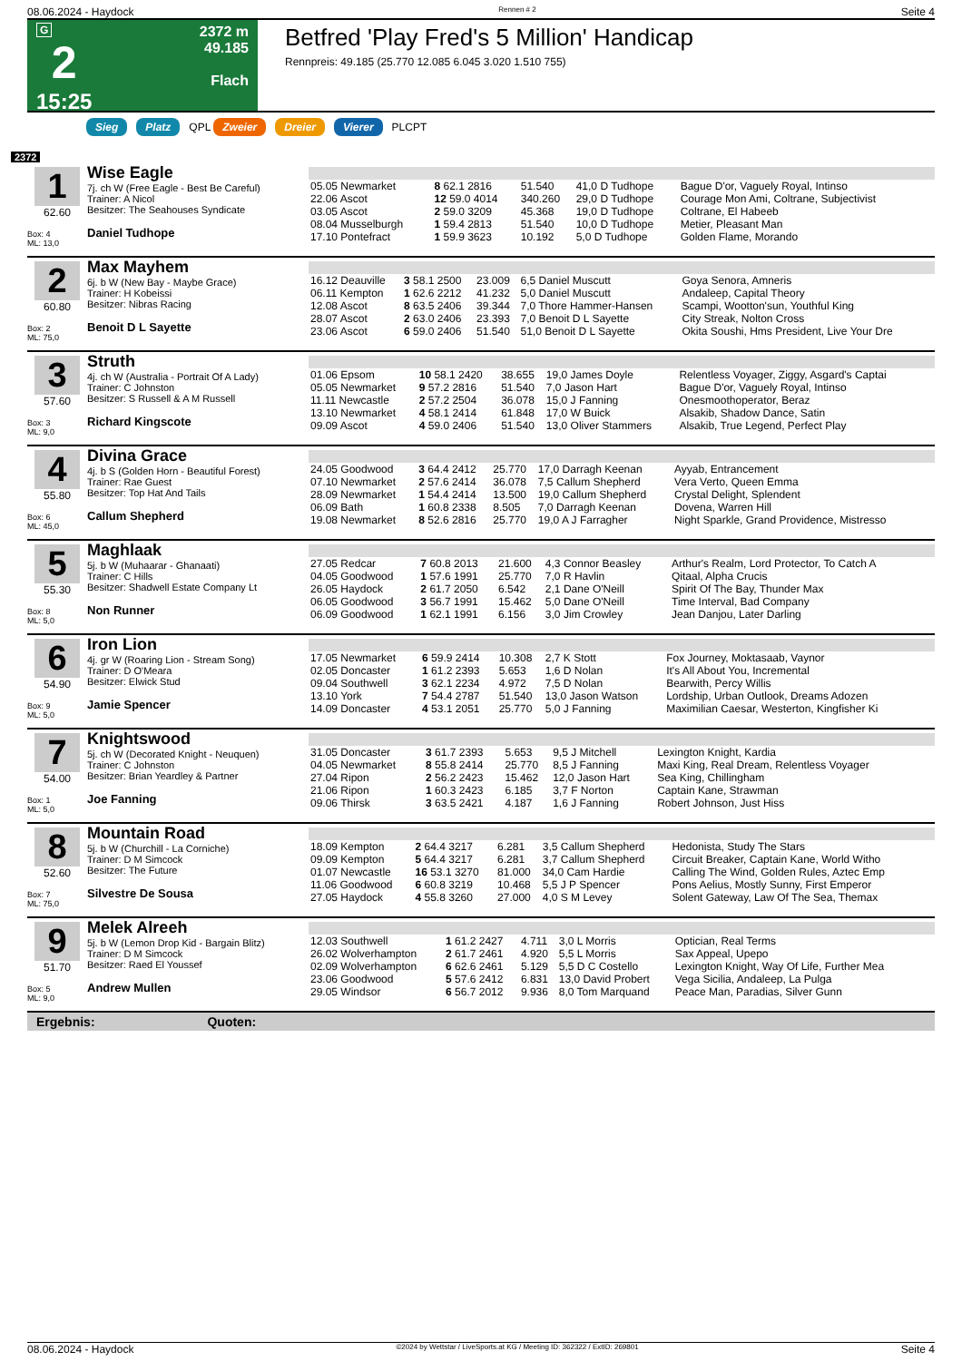08.06.2024 - Haydock Rennen # 2 Seite 4
G
2
15:25
2372 m
49.185
Flach
Betfred 'Play Fred's 5 Million' Handicap
Rennpreis: 49.185 (25.770 12.085 6.045 3.020 1.510 755)
Sieg Platz QPL Zweier Dreier Vierer PLCPT
2372
1
62.60
Box: 4
ML: 13,0
Wise Eagle
7j. ch W (Free Eagle - Best Be Careful)
Trainer: A Nicol
Besitzer: The Seahouses Syndicate
Daniel Tudhope
| 05.05 Newmarket | 8 62.1 2816 | 51.540 | 41,0 D Tudhope | Bague D'or, Vaguely Royal, Intinso |
| 22.06 Ascot | 12 59.0 4014 | 340.260 | 29,0 D Tudhope | Courage Mon Ami, Coltrane, Subjectivist |
| 03.05 Ascot | 2 59.0 3209 | 45.368 | 19,0 D Tudhope | Coltrane, El Habeeb |
| 08.04 Musselburgh | 1 59.4 2813 | 51.540 | 10,0 D Tudhope | Metier, Pleasant Man |
| 17.10 Pontefract | 1 59.9 3623 | 10.192 | 5,0 D Tudhope | Golden Flame, Morando |
2
60.80
Box: 2
ML: 75,0
Max Mayhem
6j. b W (New Bay - Maybe Grace)
Trainer: H Kobeissi
Besitzer: Nibras Racing
Benoit D L Sayette
| 16.12 Deauville | 3 58.1 2500 | 23.009 | 6,5 Daniel Muscutt | Goya Senora, Amneris |
| 06.11 Kempton | 1 62.6 2212 | 41.232 | 5,0 Daniel Muscutt | Andaleep, Capital Theory |
| 12.08 Ascot | 8 63.5 2406 | 39.344 | 7,0 Thore Hammer-Hansen | Scampi, Wootton'sun, Youthful King |
| 28.07 Ascot | 2 63.0 2406 | 23.393 | 7,0 Benoit D L Sayette | City Streak, Nolton Cross |
| 23.06 Ascot | 6 59.0 2406 | 51.540 | 51,0 Benoit D L Sayette | Okita Soushi, Hms President, Live Your Dre |
3
57.60
Box: 3
ML: 9,0
Struth
4j. ch W (Australia - Portrait Of A Lady)
Trainer: C Johnston
Besitzer: S Russell & A M Russell
Richard Kingscote
| 01.06 Epsom | 10 58.1 2420 | 38.655 | 19,0 James Doyle | Relentless Voyager, Ziggy, Asgard's Captai |
| 05.05 Newmarket | 9 57.2 2816 | 51.540 | 7,0 Jason Hart | Bague D'or, Vaguely Royal, Intinso |
| 11.11 Newcastle | 2 57.2 2504 | 36.078 | 15,0 J Fanning | Onesmoothoperator, Beraz |
| 13.10 Newmarket | 4 58.1 2414 | 61.848 | 17,0 W Buick | Alsakib, Shadow Dance, Satin |
| 09.09 Ascot | 4 59.0 2406 | 51.540 | 13,0 Oliver Stammers | Alsakib, True Legend, Perfect Play |
4
55.80
Box: 6
ML: 45,0
Divina Grace
4j. b S (Golden Horn - Beautiful Forest)
Trainer: Rae Guest
Besitzer: Top Hat And Tails
Callum Shepherd
| 24.05 Goodwood | 3 64.4 2412 | 25.770 | 17,0 Darragh Keenan | Ayyab, Entrancement |
| 07.10 Newmarket | 2 57.6 2414 | 36.078 | 7,5 Callum Shepherd | Vera Verto, Queen Emma |
| 28.09 Newmarket | 1 54.4 2414 | 13.500 | 19,0 Callum Shepherd | Crystal Delight, Splendent |
| 06.09 Bath | 1 60.8 2338 | 8.505 | 7,0 Darragh Keenan | Dovena, Warren Hill |
| 19.08 Newmarket | 8 52.6 2816 | 25.770 | 19,0 A J Farragher | Night Sparkle, Grand Providence, Mistresso |
5
55.30
Box: 8
ML: 5,0
Maghlaak
5j. b W (Muhaarar - Ghanaati)
Trainer: C Hills
Besitzer: Shadwell Estate Company Lt
Non Runner
| 27.05 Redcar | 7 60.8 2013 | 21.600 | 4,3 Connor Beasley | Arthur's Realm, Lord Protector, To Catch A |
| 04.05 Goodwood | 1 57.6 1991 | 25.770 | 7,0 R Havlin | Qitaal, Alpha Crucis |
| 26.05 Haydock | 2 61.7 2050 | 6.542 | 2,1 Dane O'Neill | Spirit Of The Bay, Thunder Max |
| 06.05 Goodwood | 3 56.7 1991 | 15.462 | 5,0 Dane O'Neill | Time Interval, Bad Company |
| 06.09 Goodwood | 1 62.1 1991 | 6.156 | 3,0 Jim Crowley | Jean Danjou, Later Darling |
6
54.90
Box: 9
ML: 5,0
Iron Lion
4j. gr W (Roaring Lion - Stream Song)
Trainer: D O'Meara
Besitzer: Elwick Stud
Jamie Spencer
| 17.05 Newmarket | 6 59.9 2414 | 10.308 | 2,7 K Stott | Fox Journey, Moktasaab, Vaynor |
| 02.05 Doncaster | 1 61.2 2393 | 5.653 | 1,6 D Nolan | It's All About You, Incremental |
| 09.04 Southwell | 3 62.1 2234 | 4.972 | 7,5 D Nolan | Bearwith, Percy Willis |
| 13.10 York | 7 54.4 2787 | 51.540 | 13,0 Jason Watson | Lordship, Urban Outlook, Dreams Adozen |
| 14.09 Doncaster | 4 53.1 2051 | 25.770 | 5,0 J Fanning | Maximilian Caesar, Westerton, Kingfisher Ki |
7
54.00
Box: 1
ML: 5,0
Knightswood
5j. ch W (Decorated Knight - Neuquen)
Trainer: C Johnston
Besitzer: Brian Yeardley & Partner
Joe Fanning
| 31.05 Doncaster | 3 61.7 2393 | 5.653 | 9,5 J Mitchell | Lexington Knight, Kardia |
| 04.05 Newmarket | 8 55.8 2414 | 25.770 | 8,5 J Fanning | Maxi King, Real Dream, Relentless Voyager |
| 27.04 Ripon | 2 56.2 2423 | 15.462 | 12,0 Jason Hart | Sea King, Chillingham |
| 21.06 Ripon | 1 60.3 2423 | 6.185 | 3,7 F Norton | Captain Kane, Strawman |
| 09.06 Thirsk | 3 63.5 2421 | 4.187 | 1,6 J Fanning | Robert Johnson, Just Hiss |
8
52.60
Box: 7
ML: 75,0
Mountain Road
5j. b W (Churchill - La Corniche)
Trainer: D M Simcock
Besitzer: The Future
Silvestre De Sousa
| 18.09 Kempton | 2 64.4 3217 | 6.281 | 3,5 Callum Shepherd | Hedonista, Study The Stars |
| 09.09 Kempton | 5 64.4 3217 | 6.281 | 3,7 Callum Shepherd | Circuit Breaker, Captain Kane, World Witho |
| 01.07 Newcastle | 16 53.1 3270 | 81.000 | 34,0 Cam Hardie | Calling The Wind, Golden Rules, Aztec Emp |
| 11.06 Goodwood | 6 60.8 3219 | 10.468 | 5,5 J P Spencer | Pons Aelius, Mostly Sunny, First Emperor |
| 27.05 Haydock | 4 55.8 3260 | 27.000 | 4,0 S M Levey | Solent Gateway, Law Of The Sea, Themax |
9
51.70
Box: 5
ML: 9,0
Melek Alreeh
5j. b W (Lemon Drop Kid - Bargain Blitz)
Trainer: D M Simcock
Besitzer: Raed El Youssef
Andrew Mullen
| 12.03 Southwell | 1 61.2 2427 | 4.711 | 3,0 L Morris | Optician, Real Terms |
| 26.02 Wolverhampton | 2 61.7 2461 | 4.920 | 5,5 L Morris | Sax Appeal, Upepo |
| 02.09 Wolverhampton | 6 62.6 2461 | 5.129 | 5,5 D C Costello | Lexington Knight, Way Of Life, Further Mea |
| 23.06 Goodwood | 5 57.6 2412 | 6.831 | 13,0 David Probert | Vega Sicilia, Andaleep, La Pulga |
| 29.05 Windsor | 6 56.7 2012 | 9.936 | 8,0 Tom Marquand | Peace Man, Paradias, Silver Gunn |
Ergebnis: Quoten:
08.06.2024 - Haydock ©2024 by Wettstar / LiveSports.at KG / Meeting ID: 362322 / ExtID: 269801 Seite 4